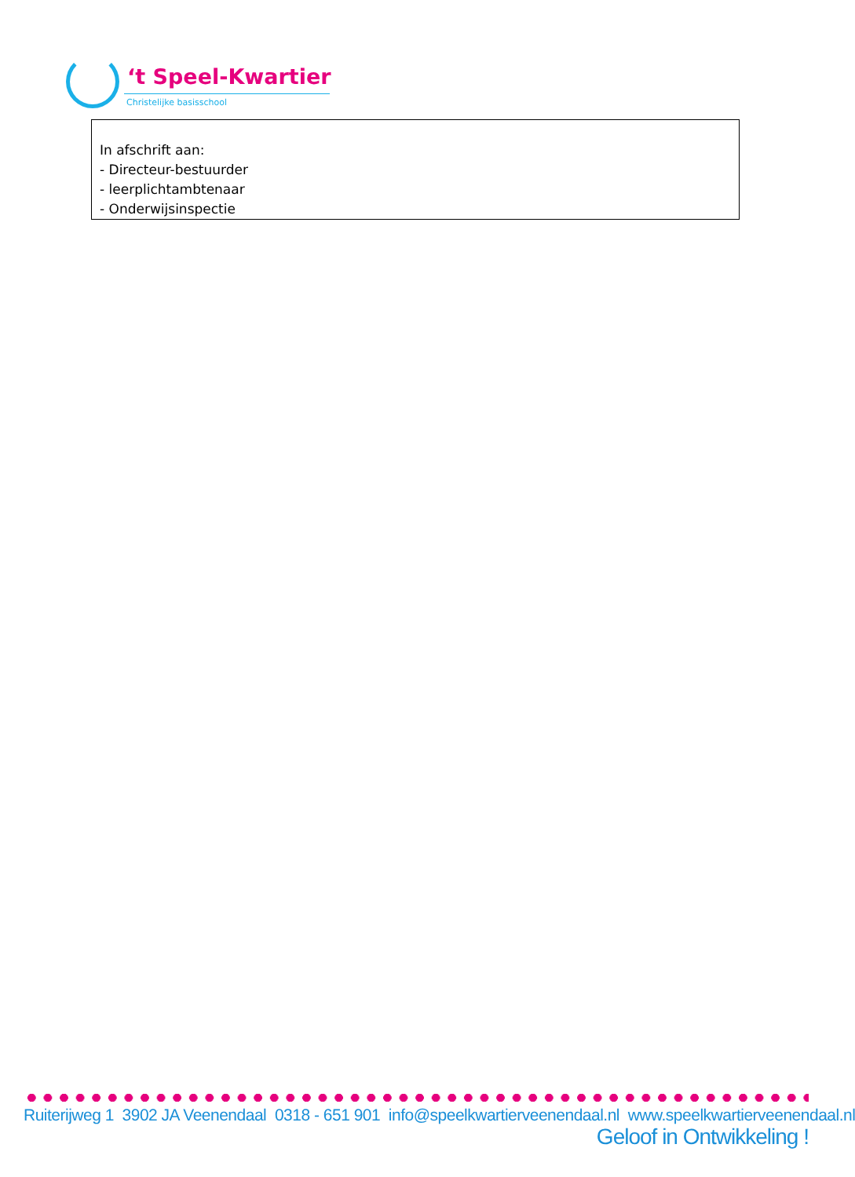‘t Speel-Kwartier
Christelijke basisschool
In afschrift aan:
- Directeur-bestuurder
- leerplichtambtenaar
- Onderwijsinspectie
Ruiterijweg 1 3902 JA Veenendaal 0318 - 651 901 info@speelkwartierveenendaal.nl www.speelkwartierveenendaal.nl
Geloof in Ontwikkeling !